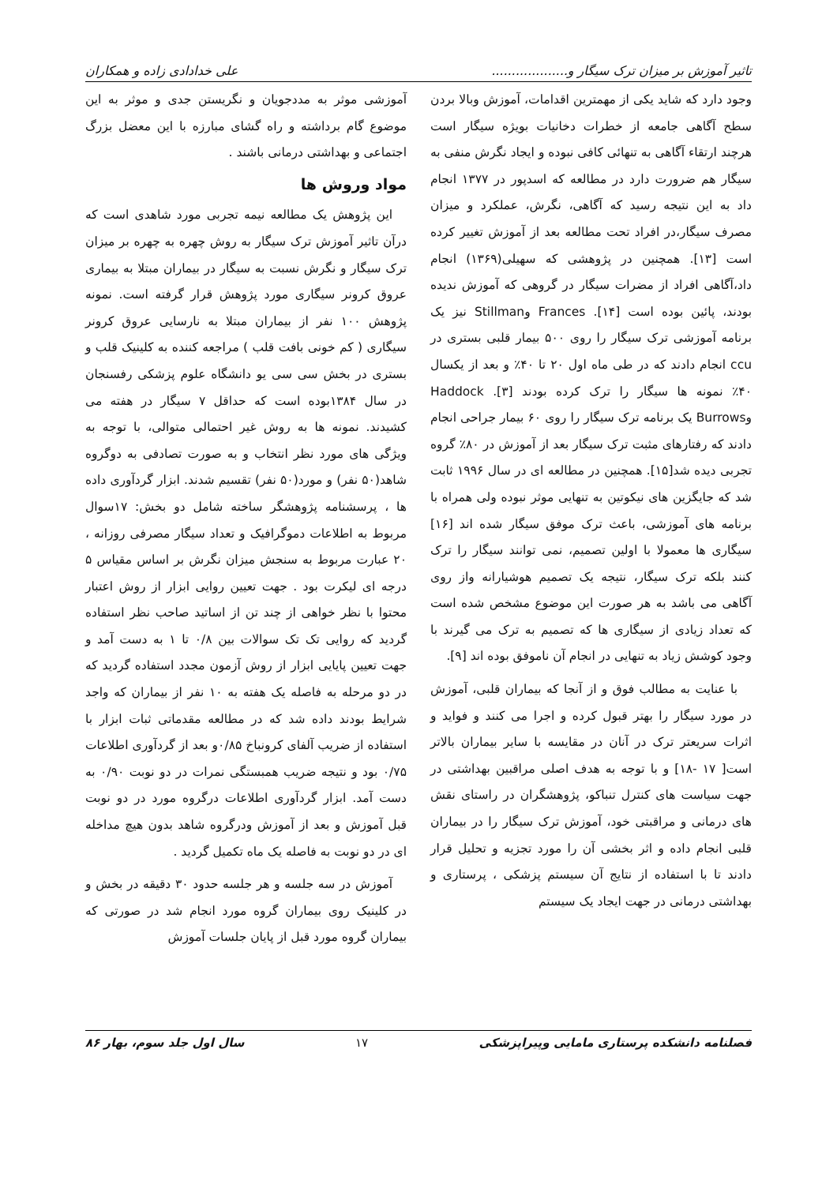تاثیر آموزش بر میزان ترک سیگار و................... علی خدادادی زاده و همکاران
وجود دارد که شاید یکی از مهمترین اقدامات، آموزش وبالا بردن سطح آگاهی جامعه از خطرات دخانیات بویژه سیگار است هرچند ارتقاء آگاهی به تنهائی کافی نبوده و ایجاد نگرش منفی به سیگار هم ضرورت دارد در مطالعه که اسدپور در ۱۳۷۷ انجام داد به این نتیجه رسید که آگاهی، نگرش، عملکرد و میزان مصرف سیگار،در افراد تحت مطالعه بعد از آموزش تغییر کرده است [۱۳]. همچنین در پژوهشی که سهیلی(۱۳۶۹) انجام داد،آگاهی افراد از مضرات سیگار در گروهی که آموزش ندیده بودند، پائین بوده است [۱۴]. Frances وStillman نیز یک برنامه آموزشی ترک سیگار را روی ۵۰۰ بیمار قلبی بستری در ccu انجام دادند که در طی ماه اول ۲۰ تا ۴۰٪ و بعد از یکسال ۴۰٪ نمونه ها سیگار را ترک کرده بودند [۳]. Haddock وBurrows یک برنامه ترک سیگار را روی ۶۰ بیمار جراحی انجام دادند که رفتارهای مثبت ترک سیگار بعد از آموزش در ۸۰٪ گروه تجربی دیده شد[۱۵]. همچنین در مطالعه ای در سال ۱۹۹۶ ثابت شد که جایگزین های نیکوتین به تنهایی موثر نبوده ولی همراه با برنامه های آموزشی، باعث ترک موفق سیگار شده اند [۱۶] سیگاری ها معمولا با اولین تصمیم، نمی توانند سیگار را ترک کنند بلکه ترک سیگار، نتیجه یک تصمیم هوشیارانه واز روی آگاهی می باشد به هر صورت این موضوع مشخص شده است که تعداد زیادی از سیگاری ها که تصمیم به ترک می گیرند با وجود کوشش زیاد به تنهایی در انجام آن ناموفق بوده اند [۹].
با عنایت به مطالب فوق و از آنجا که بیماران قلبی، آموزش در مورد سیگار را بهتر قبول کرده و اجرا می کنند و فواید و اثرات سریعتر ترک در آنان در مقایسه با سایر بیماران بالاتر است[ ۱۷ -۱۸] و با توجه به هدف اصلی مراقبین بهداشتی در جهت سیاست های کنترل تنباکو، پژوهشگران در راستای نقش های درمانی و مراقبتی خود، آموزش ترک سیگار را در بیماران قلبی انجام داده و اثر بخشی آن را مورد تجزیه و تحلیل قرار دادند تا با استفاده از نتایج آن سیستم پزشکی ، پرستاری و بهداشتی درمانی در جهت ایجاد یک سیستم
آموزشی موثر به مددجویان و نگریستن جدی و موثر به این موضوع گام برداشته و راه گشای مبارزه با این معضل بزرگ اجتماعی و بهداشتی درمانی باشند .
مواد وروش ها
این پژوهش یک مطالعه نیمه تجربی مورد شاهدی است که درآن تاثیر آموزش ترک سیگار به روش چهره به چهره بر میزان ترک سیگار و نگرش نسبت به سیگار در بیماران مبتلا به بیماری عروق کرونر سیگاری مورد پژوهش قرار گرفته است. نمونه پژوهش ۱۰۰ نفر از بیماران مبتلا به نارسایی عروق کرونر سیگاری ( کم خونی بافت قلب ) مراجعه کننده به کلینیک قلب و بستری در بخش سی سی یو دانشگاه علوم پزشکی رفسنجان در سال ۱۳۸۴بوده است که حداقل ۷ سیگار در هفته می کشیدند. نمونه ها به روش غیر احتمالی متوالی، با توجه به ویژگی های مورد نظر انتخاب و به صورت تصادفی به دوگروه شاهد(۵۰ نفر) و مورد(۵۰ نفر) تقسیم شدند. ابزار گردآوری داده ها ، پرسشنامه پژوهشگر ساخته شامل دو بخش: ۱۷سوال مربوط به اطلاعات دموگرافیک و تعداد سیگار مصرفی روزانه ، ۲۰ عبارت مربوط به سنجش میزان نگرش بر اساس مقیاس ۵ درجه ای لیکرت بود . جهت تعیین روایی ابزار از روش اعتبار محتوا با نظر خواهی از چند تن از اساتید صاحب نظر استفاده گردید که روایی تک تک سوالات بین ۰/۸ تا ۱ به دست آمد و جهت تعیین پایایی ابزار از روش آزمون مجدد استفاده گردید که در دو مرحله به فاصله یک هفته به ۱۰ نفر از بیماران که واجد شرایط بودند داده شد که در مطالعه مقدماتی ثبات ابزار با استفاده از ضریب آلفای کرونباخ ۰/۸۵و بعد از گردآوری اطلاعات ۰/۷۵ بود و نتیجه ضریب همبستگی نمرات در دو نوبت ۰/۹۰ به دست آمد. ابزار گردآوری اطلاعات درگروه مورد در دو نوبت قبل آموزش و بعد از آموزش ودرگروه شاهد بدون هیچ مداخله ای در دو نوبت به فاصله یک ماه تکمیل گردید .
آموزش در سه جلسه و هر جلسه حدود ۳۰ دقیقه در بخش و در کلینیک روی بیماران گروه مورد انجام شد در صورتی که بیماران گروه مورد قبل از پایان جلسات آموزش
فصلنامه دانشکده پرستاری مامایی وپیراپزشکی ۱۷ سال اول جلد سوم، بهار ۸۶